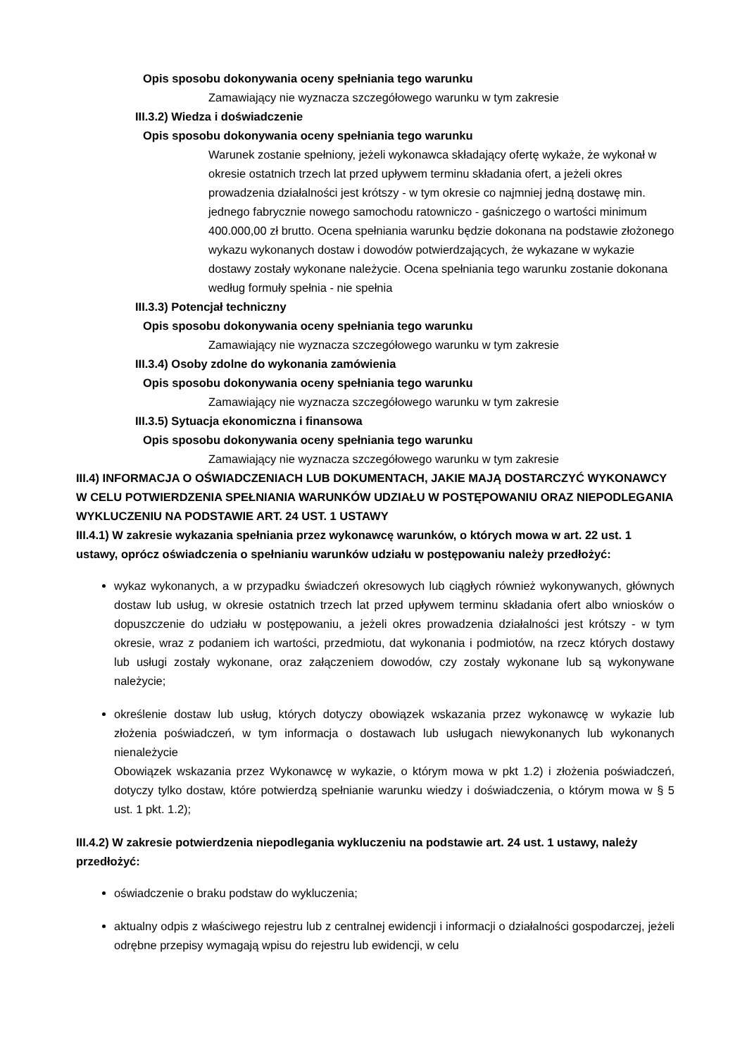Opis sposobu dokonywania oceny spełniania tego warunku
Zamawiający nie wyznacza szczegółowego warunku w tym zakresie
III.3.2) Wiedza i doświadczenie
Opis sposobu dokonywania oceny spełniania tego warunku
Warunek zostanie spełniony, jeżeli wykonawca składający ofertę wykaże, że wykonał w okresie ostatnich trzech lat przed upływem terminu składania ofert, a jeżeli okres prowadzenia działalności jest krótszy - w tym okresie co najmniej jedną dostawę min. jednego fabrycznie nowego samochodu ratowniczo - gaśniczego o wartości minimum 400.000,00 zł brutto. Ocena spełniania warunku będzie dokonana na podstawie złożonego wykazu wykonanych dostaw i dowodów potwierdzających, że wykazane w wykazie dostawy zostały wykonane należycie. Ocena spełniania tego warunku zostanie dokonana według formuły spełnia - nie spełnia
III.3.3) Potencjał techniczny
Opis sposobu dokonywania oceny spełniania tego warunku
Zamawiający nie wyznacza szczegółowego warunku w tym zakresie
III.3.4) Osoby zdolne do wykonania zamówienia
Opis sposobu dokonywania oceny spełniania tego warunku
Zamawiający nie wyznacza szczegółowego warunku w tym zakresie
III.3.5) Sytuacja ekonomiczna i finansowa
Opis sposobu dokonywania oceny spełniania tego warunku
Zamawiający nie wyznacza szczegółowego warunku w tym zakresie
III.4) INFORMACJA O OŚWIADCZENIACH LUB DOKUMENTACH, JAKIE MAJĄ DOSTARCZYĆ WYKONAWCY W CELU POTWIERDZENIA SPEŁNIANIA WARUNKÓW UDZIAŁU W POSTĘPOWANIU ORAZ NIEPODLEGANIA WYKLUCZENIU NA PODSTAWIE ART. 24 UST. 1 USTAWY
III.4.1) W zakresie wykazania spełniania przez wykonawcę warunków, o których mowa w art. 22 ust. 1 ustawy, oprócz oświadczenia o spełnianiu warunków udziału w postępowaniu należy przedłożyć:
wykaz wykonanych, a w przypadku świadczeń okresowych lub ciągłych również wykonywanych, głównych dostaw lub usług, w okresie ostatnich trzech lat przed upływem terminu składania ofert albo wniosków o dopuszczenie do udziału w postępowaniu, a jeżeli okres prowadzenia działalności jest krótszy - w tym okresie, wraz z podaniem ich wartości, przedmiotu, dat wykonania i podmiotów, na rzecz których dostawy lub usługi zostały wykonane, oraz załączeniem dowodów, czy zostały wykonane lub są wykonywane należycie;
określenie dostaw lub usług, których dotyczy obowiązek wskazania przez wykonawcę w wykazie lub złożenia poświadczeń, w tym informacja o dostawach lub usługach niewykonanych lub wykonanych nienależycie
Obowiązek wskazania przez Wykonawcę w wykazie, o którym mowa w pkt 1.2) i złożenia poświadczeń, dotyczy tylko dostaw, które potwierdzą spełnianie warunku wiedzy i doświadczenia, o którym mowa w § 5 ust. 1 pkt. 1.2);
III.4.2) W zakresie potwierdzenia niepodlegania wykluczeniu na podstawie art. 24 ust. 1 ustawy, należy przedłożyć:
oświadczenie o braku podstaw do wykluczenia;
aktualny odpis z właściwego rejestru lub z centralnej ewidencji i informacji o działalności gospodarczej, jeżeli odrębne przepisy wymagają wpisu do rejestru lub ewidencji, w celu